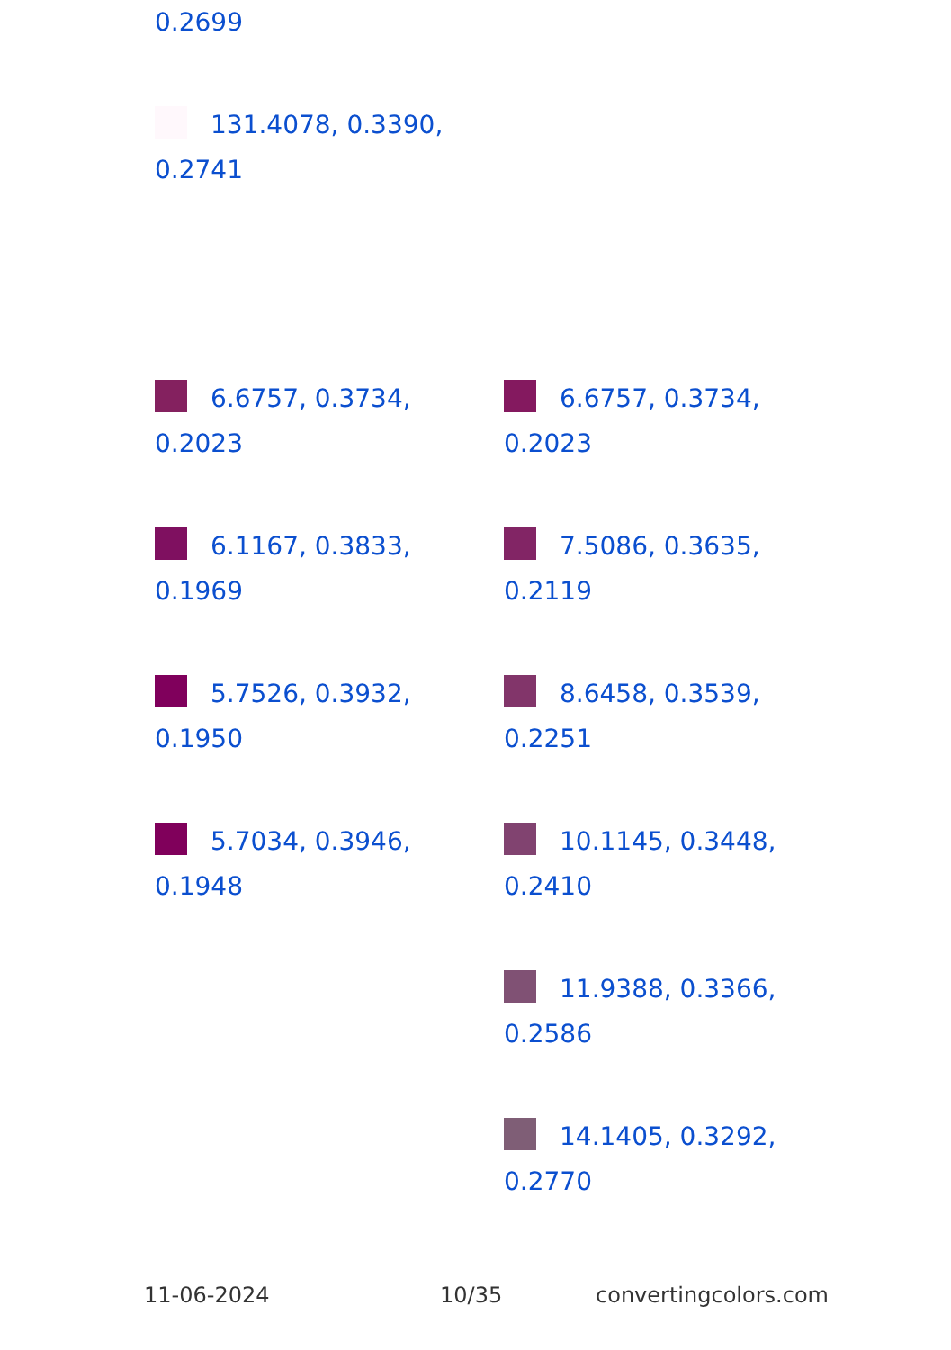0.2699
131.4078, 0.3390, 0.2741
6.6757, 0.3734, 0.2023
6.6757, 0.3734, 0.2023
6.1167, 0.3833, 0.1969
7.5086, 0.3635, 0.2119
5.7526, 0.3932, 0.1950
8.6458, 0.3539, 0.2251
5.7034, 0.3946, 0.1948
10.1145, 0.3448, 0.2410
11.9388, 0.3366, 0.2586
14.1405, 0.3292, 0.2770
11-06-2024 10/35 convertingcolors.com